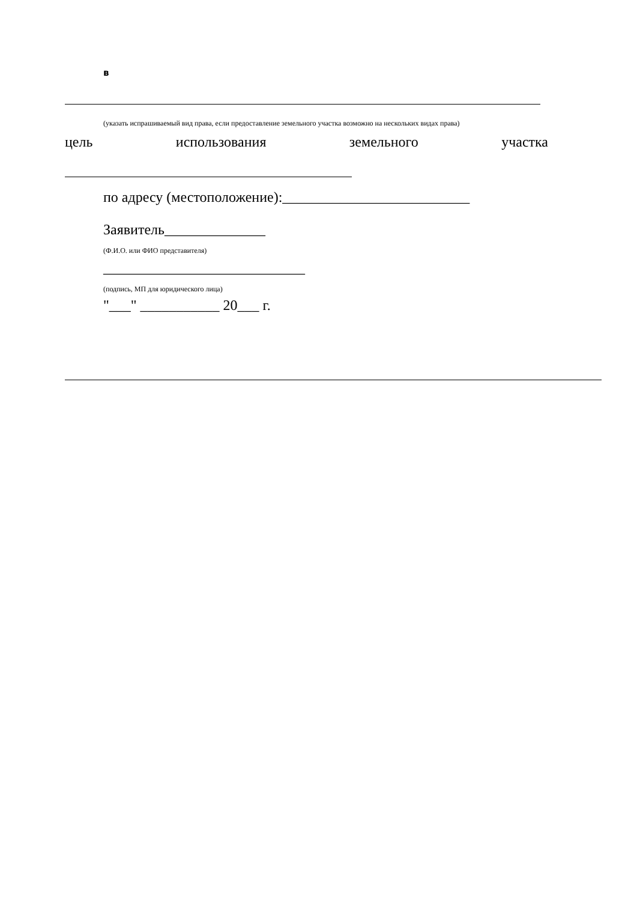в
(указать испрашиваемый вид права, если предоставление земельного участка возможно на нескольких видах права)
цель использования земельного участка
по адресу (местоположение):__________________________
Заявитель______________
(Ф.И.О. или ФИО представителя)
____________________________
(подпись, МП для юридического лица)
"___" ___________ 20___ г.